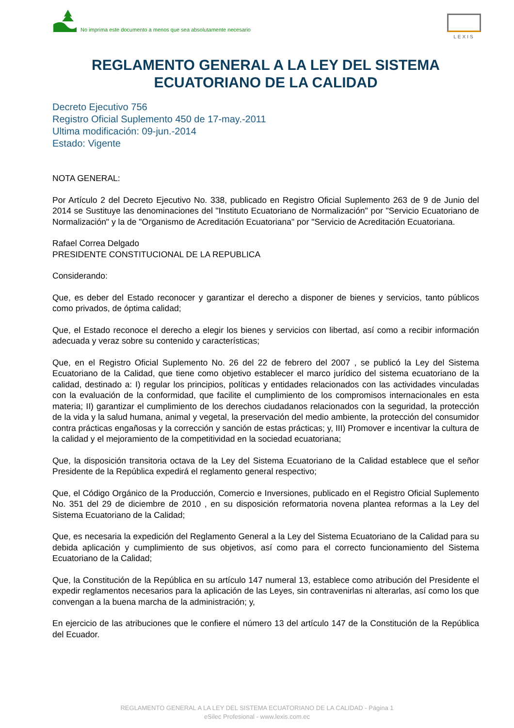No imprima este documento a menos que sea absolutamente necesario
LEXIS
REGLAMENTO GENERAL A LA LEY DEL SISTEMA
ECUATORIANO DE LA CALIDAD
Decreto Ejecutivo 756
Registro Oficial Suplemento 450 de 17-may.-2011
Ultima modificación: 09-jun.-2014
Estado: Vigente
NOTA GENERAL:
Por Artículo 2 del Decreto Ejecutivo No. 338, publicado en Registro Oficial Suplemento 263 de 9 de Junio del 2014 se Sustituye las denominaciones del "Instituto Ecuatoriano de Normalización" por "Servicio Ecuatoriano de Normalización" y la de "Organismo de Acreditación Ecuatoriana" por "Servicio de Acreditación Ecuatoriana.
Rafael Correa Delgado
PRESIDENTE CONSTITUCIONAL DE LA REPUBLICA
Considerando:
Que, es deber del Estado reconocer y garantizar el derecho a disponer de bienes y servicios, tanto públicos como privados, de óptima calidad;
Que, el Estado reconoce el derecho a elegir los bienes y servicios con libertad, así como a recibir información adecuada y veraz sobre su contenido y características;
Que, en el Registro Oficial Suplemento No. 26 del 22 de febrero del 2007 , se publicó la Ley del Sistema Ecuatoriano de la Calidad, que tiene como objetivo establecer el marco jurídico del sistema ecuatoriano de la calidad, destinado a: I) regular los principios, políticas y entidades relacionados con las actividades vinculadas con la evaluación de la conformidad, que facilite el cumplimiento de los compromisos internacionales en esta materia; II) garantizar el cumplimiento de los derechos ciudadanos relacionados con la seguridad, la protección de la vida y la salud humana, animal y vegetal, la preservación del medio ambiente, la protección del consumidor contra prácticas engañosas y la corrección y sanción de estas prácticas; y, III) Promover e incentivar la cultura de la calidad y el mejoramiento de la competitividad en la sociedad ecuatoriana;
Que, la disposición transitoria octava de la Ley del Sistema Ecuatoriano de la Calidad establece que el señor Presidente de la República expedirá el reglamento general respectivo;
Que, el Código Orgánico de la Producción, Comercio e Inversiones, publicado en el Registro Oficial Suplemento No. 351 del 29 de diciembre de 2010 , en su disposición reformatoria novena plantea reformas a la Ley del Sistema Ecuatoriano de la Calidad;
Que, es necesaria la expedición del Reglamento General a la Ley del Sistema Ecuatoriano de la Calidad para su debida aplicación y cumplimiento de sus objetivos, así como para el correcto funcionamiento del Sistema Ecuatoriano de la Calidad;
Que, la Constitución de la República en su artículo 147 numeral 13, establece como atribución del Presidente el expedir reglamentos necesarios para la aplicación de las Leyes, sin contravenirlas ni alterarlas, así como los que convengan a la buena marcha de la administración; y,
En ejercicio de las atribuciones que le confiere el número 13 del artículo 147 de la Constitución de la República del Ecuador.
REGLAMENTO GENERAL A LA LEY DEL SISTEMA ECUATORIANO DE LA CALIDAD - Página 1
eSilec Profesional - www.lexis.com.ec